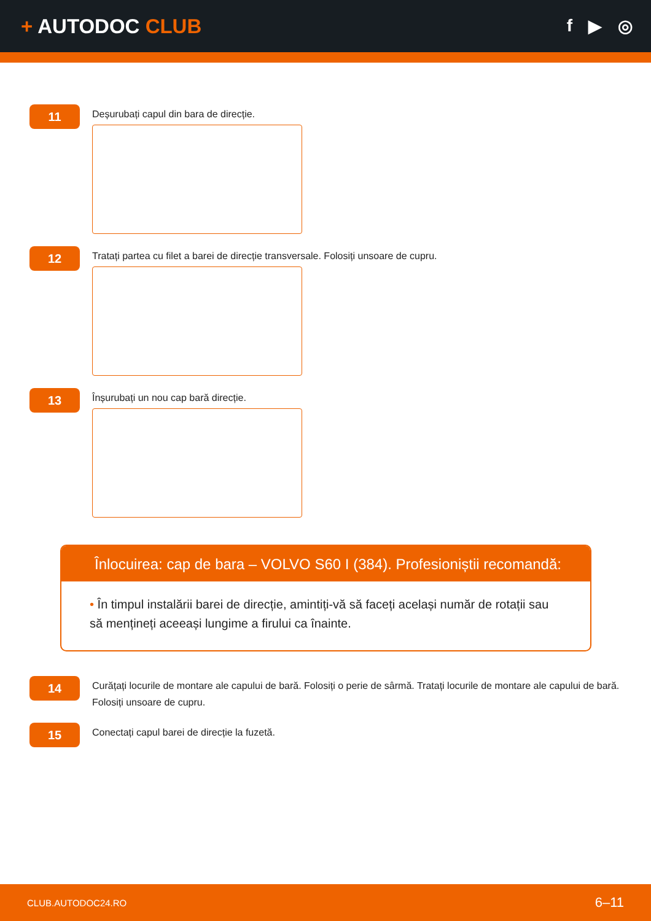+ AUTODOC CLUB
f ▶ ◎
11
Deșurubați capul din bara de direcție.
12
Tratați partea cu filet a barei de direcție transversale. Folosiți unsoare de cupru.
13
Înșurubați un nou cap bară direcție.
Înlocuirea: cap de bara – VOLVO S60 I (384). Profesioniștii recomandă:
• În timpul instalării barei de direcție, amintiți-vă să faceți același număr de rotații sau să mențineți aceeași lungime a firului ca înainte.
14
Curățați locurile de montare ale capului de bară. Folosiți o perie de sârmă. Tratați locurile de montare ale capului de bară. Folosiți unsoare de cupru.
15
Conectați capul barei de direcție la fuzetă.
CLUB.AUTODOC24.RO 6–11